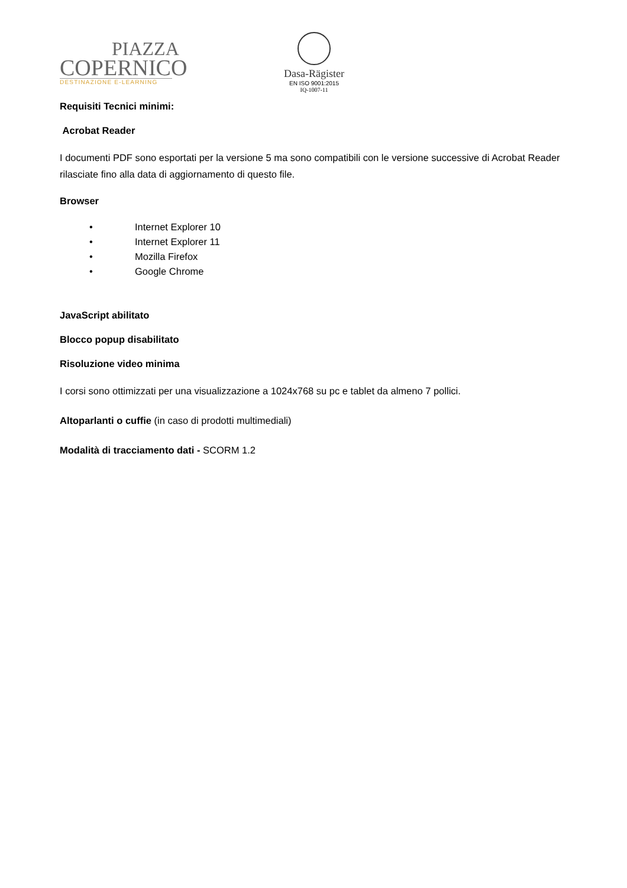PIAZZA
COPERNICO
DESTINAZIONE E-LEARNING
Dasa-Rägister
EN ISO 9001:2015
IQ-1007-11
Requisiti Tecnici minimi:
Acrobat Reader
I documenti PDF sono esportati per la versione 5 ma sono compatibili con le versione successive di Acrobat Reader rilasciate fino alla data di aggiornamento di questo file.
Browser
• Internet Explorer 10
• Internet Explorer 11
• Mozilla Firefox
• Google Chrome
JavaScript abilitato
Blocco popup disabilitato
Risoluzione video minima
I corsi sono ottimizzati per una visualizzazione a 1024x768 su pc e tablet da almeno 7 pollici.
Altoparlanti o cuffie (in caso di prodotti multimediali)
Modalità di tracciamento dati - SCORM 1.2